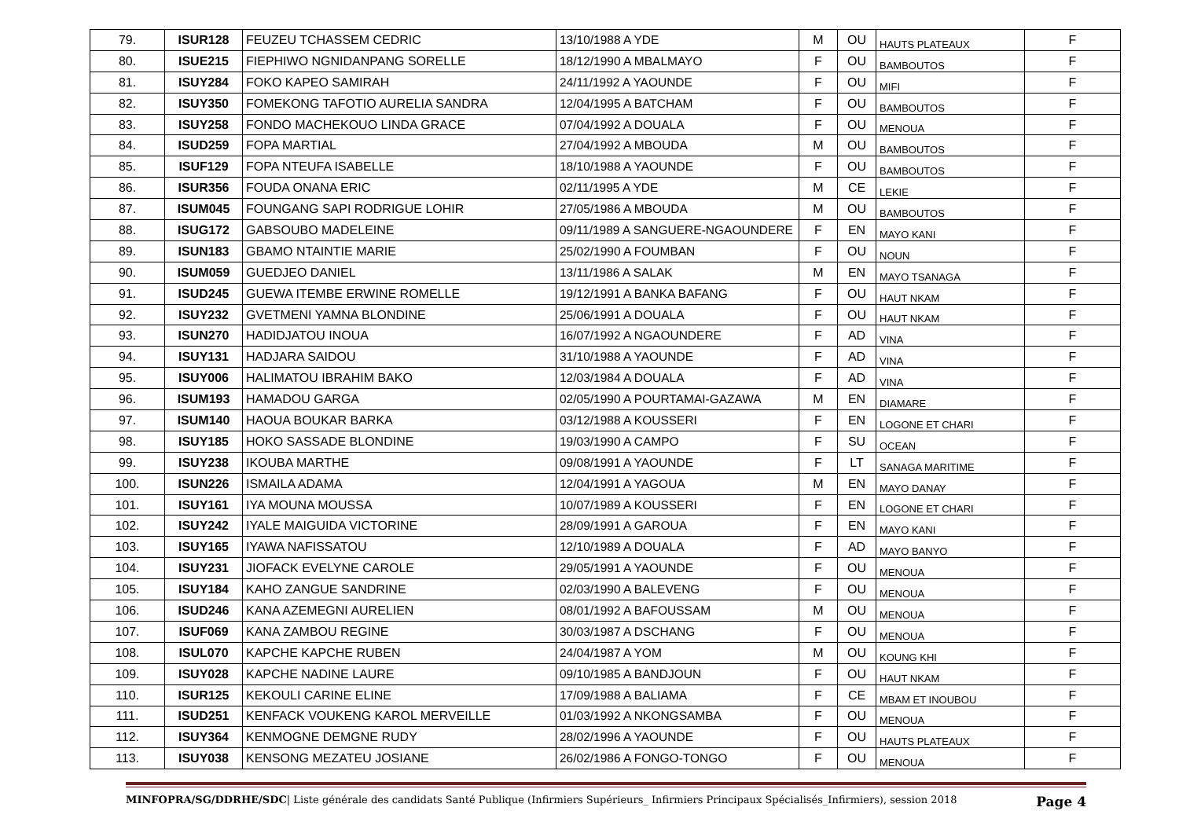| 79. | ISUR128 | FEUZEU TCHASSEM CEDRIC | 13/10/1988 A YDE | M | OU | HAUTS PLATEAUX | F |
| 80. | ISUE215 | FIEPHIWO NGNIDANPANG SORELLE | 18/12/1990 A MBALMAYO | F | OU | BAMBOUTOS | F |
| 81. | ISUY284 | FOKO KAPEO SAMIRAH | 24/11/1992 A YAOUNDE | F | OU | MIFI | F |
| 82. | ISUY350 | FOMEKONG TAFOTIO AURELIA SANDRA | 12/04/1995 A BATCHAM | F | OU | BAMBOUTOS | F |
| 83. | ISUY258 | FONDO MACHEKOUO LINDA GRACE | 07/04/1992 A DOUALA | F | OU | MENOUA | F |
| 84. | ISUD259 | FOPA MARTIAL | 27/04/1992 A MBOUDA | M | OU | BAMBOUTOS | F |
| 85. | ISUF129 | FOPA NTEUFA ISABELLE | 18/10/1988 A YAOUNDE | F | OU | BAMBOUTOS | F |
| 86. | ISUR356 | FOUDA ONANA ERIC | 02/11/1995 A YDE | M | CE | LEKIE | F |
| 87. | ISUM045 | FOUNGANG SAPI RODRIGUE LOHIR | 27/05/1986 A MBOUDA | M | OU | BAMBOUTOS | F |
| 88. | ISUG172 | GABSOUBO MADELEINE | 09/11/1989 A SANGUERE-NGAOUNDERE | F | EN | MAYO KANI | F |
| 89. | ISUN183 | GBAMO NTAINTIE MARIE | 25/02/1990 A FOUMBAN | F | OU | NOUN | F |
| 90. | ISUM059 | GUEDJEO DANIEL | 13/11/1986 A SALAK | M | EN | MAYO TSANAGA | F |
| 91. | ISUD245 | GUEWA ITEMBE ERWINE ROMELLE | 19/12/1991 A BANKA BAFANG | F | OU | HAUT NKAM | F |
| 92. | ISUY232 | GVETMENI YAMNA BLONDINE | 25/06/1991 A DOUALA | F | OU | HAUT NKAM | F |
| 93. | ISUN270 | HADIDJATOU INOUA | 16/07/1992 A NGAOUNDERE | F | AD | VINA | F |
| 94. | ISUY131 | HADJARA SAIDOU | 31/10/1988 A YAOUNDE | F | AD | VINA | F |
| 95. | ISUY006 | HALIMATOU IBRAHIM BAKO | 12/03/1984 A DOUALA | F | AD | VINA | F |
| 96. | ISUM193 | HAMADOU GARGA | 02/05/1990 A POURTAMAI-GAZAWA | M | EN | DIAMARE | F |
| 97. | ISUM140 | HAOUA BOUKAR BARKA | 03/12/1988 A KOUSSERI | F | EN | LOGONE ET CHARI | F |
| 98. | ISUY185 | HOKO SASSADE BLONDINE | 19/03/1990 A CAMPO | F | SU | OCEAN | F |
| 99. | ISUY238 | IKOUBA MARTHE | 09/08/1991 A YAOUNDE | F | LT | SANAGA MARITIME | F |
| 100. | ISUN226 | ISMAILA ADAMA | 12/04/1991 A YAGOUA | M | EN | MAYO DANAY | F |
| 101. | ISUY161 | IYA MOUNA MOUSSA | 10/07/1989 A KOUSSERI | F | EN | LOGONE ET CHARI | F |
| 102. | ISUY242 | IYALE MAIGUIDA VICTORINE | 28/09/1991 A GAROUA | F | EN | MAYO KANI | F |
| 103. | ISUY165 | IYAWA NAFISSATOU | 12/10/1989 A DOUALA | F | AD | MAYO BANYO | F |
| 104. | ISUY231 | JIOFACK EVELYNE CAROLE | 29/05/1991 A YAOUNDE | F | OU | MENOUA | F |
| 105. | ISUY184 | KAHO ZANGUE SANDRINE | 02/03/1990 A BALEVENG | F | OU | MENOUA | F |
| 106. | ISUD246 | KANA AZEMEGNI AURELIEN | 08/01/1992 A BAFOUSSAM | M | OU | MENOUA | F |
| 107. | ISUF069 | KANA ZAMBOU REGINE | 30/03/1987 A DSCHANG | F | OU | MENOUA | F |
| 108. | ISUL070 | KAPCHE KAPCHE RUBEN | 24/04/1987 A YOM | M | OU | KOUNG KHI | F |
| 109. | ISUY028 | KAPCHE NADINE LAURE | 09/10/1985 A BANDJOUN | F | OU | HAUT NKAM | F |
| 110. | ISUR125 | KEKOULI CARINE ELINE | 17/09/1988 A BALIAMA | F | CE | MBAM ET INOUBOU | F |
| 111. | ISUD251 | KENFACK VOUKENG KAROL MERVEILLE | 01/03/1992 A NKONGSAMBA | F | OU | MENOUA | F |
| 112. | ISUY364 | KENMOGNE DEMGNE RUDY | 28/02/1996 A YAOUNDE | F | OU | HAUTS PLATEAUX | F |
| 113. | ISUY038 | KENSONG MEZATEU JOSIANE | 26/02/1986 A FONGO-TONGO | F | OU | MENOUA | F |
MINFOPRA/SG/DDRHE/SDC| Liste générale des candidats Santé Publique (Infirmiers Supérieurs_ Infirmiers Principaux Spécialisés_Infirmiers), session 2018 Page 4